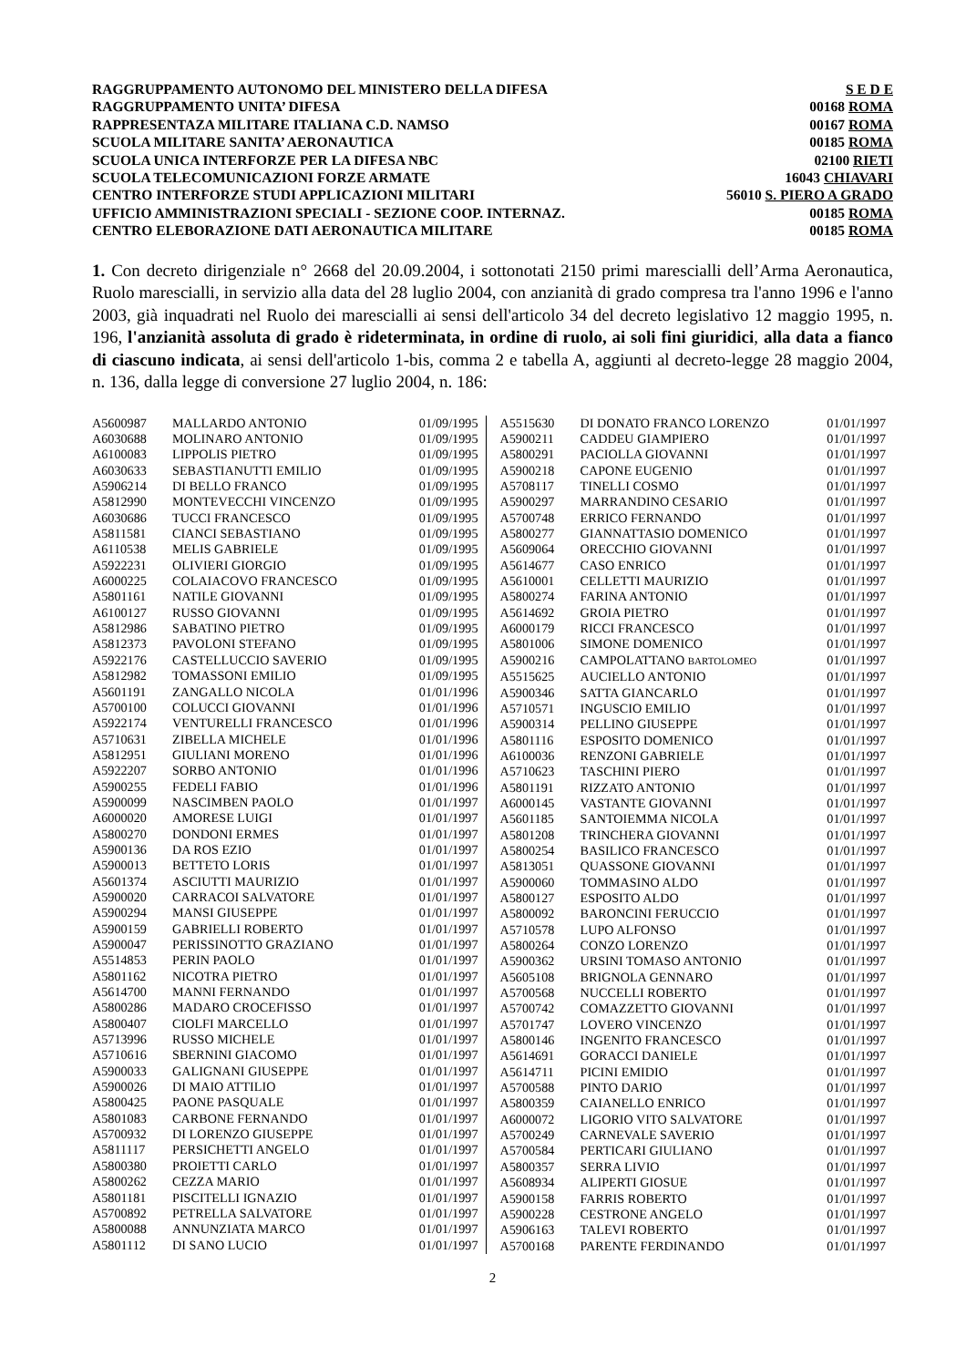| RAGGRUPPAMENTO AUTONOMO DEL MINISTERO DELLA DIFESA | S E D E |
| RAGGRUPPAMENTO UNITA’ DIFESA | 00168 ROMA |
| RAPPRESENTAZA MILITARE ITALIANA C.D. NAMSO | 00167 ROMA |
| SCUOLA MILITARE SANITA’ AERONAUTICA | 00185 ROMA |
| SCUOLA UNICA INTERFORZE PER LA DIFESA NBC | 02100 RIETI |
| SCUOLA TELECOMUNICAZIONI FORZE ARMATE | 16043 CHIAVARI |
| CENTRO INTERFORZE STUDI APPLICAZIONI MILITARI | 56010 S. PIERO A GRADO |
| UFFICIO AMMINISTRAZIONI SPECIALI - SEZIONE COOP. INTERNAZ. | 00185 ROMA |
| CENTRO ELEBORAZIONE DATI AERONAUTICA MILITARE | 00185 ROMA |
1. Con decreto dirigenziale n° 2668 del 20.09.2004, i sottonotati 2150 primi marescialli dell’Arma Aeronautica, Ruolo marescialli, in servizio alla data del 28 luglio 2004, con anzianità di grado compresa tra l'anno 1996 e l'anno 2003, già inquadrati nel Ruolo dei marescialli ai sensi dell'articolo 34 del decreto legislativo 12 maggio 1995, n. 196, l'anzianità assoluta di grado è rideterminata, in ordine di ruolo, ai soli fini giuridici, alla data a fianco di ciascuno indicata, ai sensi dell'articolo 1-bis, comma 2 e tabella A, aggiunti al decreto-legge 28 maggio 2004, n. 136, dalla legge di conversione 27 luglio 2004, n. 186:
| A5600987 | MALLARDO ANTONIO | 01/09/1995 |
| A6030688 | MOLINARO ANTONIO | 01/09/1995 |
| A6100083 | LIPPOLIS PIETRO | 01/09/1995 |
| A6030633 | SEBASTIANUTTI EMILIO | 01/09/1995 |
| A5906214 | DI BELLO FRANCO | 01/09/1995 |
| A5812990 | MONTEVECCHI VINCENZO | 01/09/1995 |
| A6030686 | TUCCI FRANCESCO | 01/09/1995 |
| A5811581 | CIANCI SEBASTIANO | 01/09/1995 |
| A6110538 | MELIS GABRIELE | 01/09/1995 |
| A5922231 | OLIVIERI GIORGIO | 01/09/1995 |
| A6000225 | COLAIACOVO FRANCESCO | 01/09/1995 |
| A5801161 | NATILE GIOVANNI | 01/09/1995 |
| A6100127 | RUSSO GIOVANNI | 01/09/1995 |
| A5812986 | SABATINO PIETRO | 01/09/1995 |
| A5812373 | PAVOLONI STEFANO | 01/09/1995 |
| A5922176 | CASTELLUCCIO SAVERIO | 01/09/1995 |
| A5812982 | TOMASSONI EMILIO | 01/09/1995 |
| A5601191 | ZANGALLO NICOLA | 01/01/1996 |
| A5700100 | COLUCCI GIOVANNI | 01/01/1996 |
| A5922174 | VENTURELLI FRANCESCO | 01/01/1996 |
| A5710631 | ZIBELLA MICHELE | 01/01/1996 |
| A5812951 | GIULIANI MORENO | 01/01/1996 |
| A5922207 | SORBO ANTONIO | 01/01/1996 |
| A5900255 | FEDELI FABIO | 01/01/1996 |
| A5900099 | NASCIMBEN PAOLO | 01/01/1997 |
| A6000020 | AMORESE LUIGI | 01/01/1997 |
| A5800270 | DONDONI ERMES | 01/01/1997 |
| A5900136 | DA ROS EZIO | 01/01/1997 |
| A5900013 | BETTETO LORIS | 01/01/1997 |
| A5601374 | ASCIUTTI MAURIZIO | 01/01/1997 |
| A5900020 | CARRACOI SALVATORE | 01/01/1997 |
| A5900294 | MANSI GIUSEPPE | 01/01/1997 |
| A5900159 | GABRIELLI ROBERTO | 01/01/1997 |
| A5900047 | PERISSINOTTO GRAZIANO | 01/01/1997 |
| A5514853 | PERIN PAOLO | 01/01/1997 |
| A5801162 | NICOTRA PIETRO | 01/01/1997 |
| A5614700 | MANNI FERNANDO | 01/01/1997 |
| A5800286 | MADARO CROCEFISSO | 01/01/1997 |
| A5800407 | CIOLFI MARCELLO | 01/01/1997 |
| A5713996 | RUSSO MICHELE | 01/01/1997 |
| A5710616 | SBERNINI GIACOMO | 01/01/1997 |
| A5900033 | GALIGNANI GIUSEPPE | 01/01/1997 |
| A5900026 | DI MAIO ATTILIO | 01/01/1997 |
| A5800425 | PAONE PASQUALE | 01/01/1997 |
| A5801083 | CARBONE FERNANDO | 01/01/1997 |
| A5700932 | DI LORENZO GIUSEPPE | 01/01/1997 |
| A5811117 | PERSICHETTI ANGELO | 01/01/1997 |
| A5800380 | PROIETTI CARLO | 01/01/1997 |
| A5800262 | CEZZA MARIO | 01/01/1997 |
| A5801181 | PISCITELLI IGNAZIO | 01/01/1997 |
| A5700892 | PETRELLA SALVATORE | 01/01/1997 |
| A5800088 | ANNUNZIATA MARCO | 01/01/1997 |
| A5801112 | DI SANO LUCIO | 01/01/1997 |
| A5515630 | DI DONATO FRANCO LORENZO | 01/01/1997 |
| A5900211 | CADDEU GIAMPIERO | 01/01/1997 |
| A5800291 | PACIOLLA GIOVANNI | 01/01/1997 |
| A5900218 | CAPONE EUGENIO | 01/01/1997 |
| A5708117 | TINELLI COSMO | 01/01/1997 |
| A5900297 | MARRANDINO CESARIO | 01/01/1997 |
| A5700748 | ERRICO FERNANDO | 01/01/1997 |
| A5800277 | GIANNATTASIO DOMENICO | 01/01/1997 |
| A5609064 | ORECCHIO GIOVANNI | 01/01/1997 |
| A5614677 | CASO ENRICO | 01/01/1997 |
| A5610001 | CELLETTI MAURIZIO | 01/01/1997 |
| A5800274 | FARINA ANTONIO | 01/01/1997 |
| A5614692 | GROIA PIETRO | 01/01/1997 |
| A6000179 | RICCI FRANCESCO | 01/01/1997 |
| A5801006 | SIMONE DOMENICO | 01/01/1997 |
| A5900216 | CAMPOLATTANO BARTOLOMEO | 01/01/1997 |
| A5515625 | AUCIELLO ANTONIO | 01/01/1997 |
| A5900346 | SATTA GIANCARLO | 01/01/1997 |
| A5710571 | INGUSCIO EMILIO | 01/01/1997 |
| A5900314 | PELLINO GIUSEPPE | 01/01/1997 |
| A5801116 | ESPOSITO DOMENICO | 01/01/1997 |
| A6100036 | RENZONI GABRIELE | 01/01/1997 |
| A5710623 | TASCHINI PIERO | 01/01/1997 |
| A5801191 | RIZZATO ANTONIO | 01/01/1997 |
| A6000145 | VASTANTE GIOVANNI | 01/01/1997 |
| A5601185 | SANTOIEMMA NICOLA | 01/01/1997 |
| A5801208 | TRINCHERA GIOVANNI | 01/01/1997 |
| A5800254 | BASILICO FRANCESCO | 01/01/1997 |
| A5813051 | QUASSONE GIOVANNI | 01/01/1997 |
| A5900060 | TOMMASINO ALDO | 01/01/1997 |
| A5800127 | ESPOSITO ALDO | 01/01/1997 |
| A5800092 | BARONCINI FERUCCIO | 01/01/1997 |
| A5710578 | LUPO ALFONSO | 01/01/1997 |
| A5800264 | CONZO LORENZO | 01/01/1997 |
| A5900362 | URSINI TOMASO ANTONIO | 01/01/1997 |
| A5605108 | BRIGNOLA GENNARO | 01/01/1997 |
| A5700568 | NUCCELLI ROBERTO | 01/01/1997 |
| A5700742 | COMAZZETTO GIOVANNI | 01/01/1997 |
| A5701747 | LOVERO VINCENZO | 01/01/1997 |
| A5800146 | INGENITO FRANCESCO | 01/01/1997 |
| A5614691 | GORACCI DANIELE | 01/01/1997 |
| A5614711 | PICINI EMIDIO | 01/01/1997 |
| A5700588 | PINTO DARIO | 01/01/1997 |
| A5800359 | CAIANELLO ENRICO | 01/01/1997 |
| A6000072 | LIGORIO VITO SALVATORE | 01/01/1997 |
| A5700249 | CARNEVALE SAVERIO | 01/01/1997 |
| A5700584 | PERTICARI GIULIANO | 01/01/1997 |
| A5800357 | SERRA LIVIO | 01/01/1997 |
| A5608934 | ALIPERTI GIOSUE | 01/01/1997 |
| A5900158 | FARRIS ROBERTO | 01/01/1997 |
| A5900228 | CESTRONE ANGELO | 01/01/1997 |
| A5906163 | TALEVI ROBERTO | 01/01/1997 |
| A5700168 | PARENTE FERDINANDO | 01/01/1997 |
2